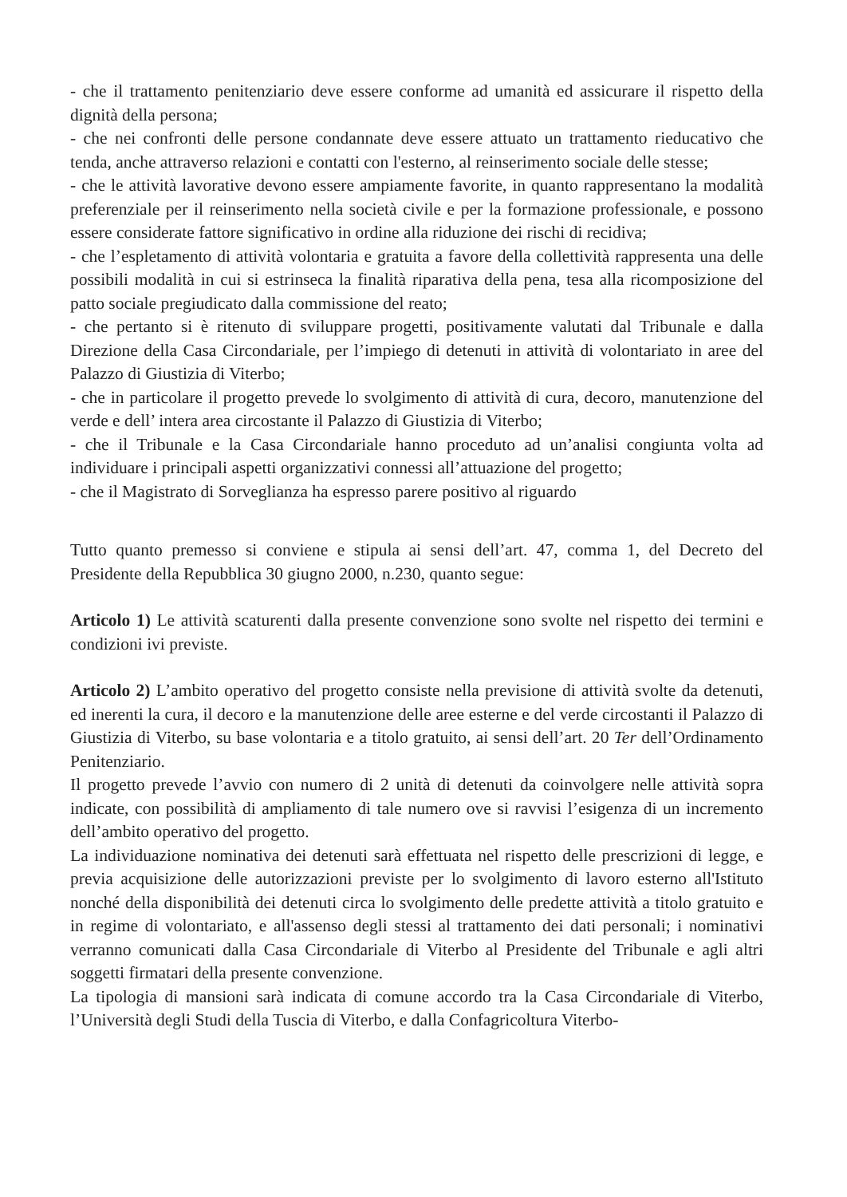- che il trattamento penitenziario deve essere conforme ad umanità ed assicurare il rispetto della dignità della persona;
- che nei confronti delle persone condannate deve essere attuato un trattamento rieducativo che tenda, anche attraverso relazioni e contatti con l'esterno, al reinserimento sociale delle stesse;
- che le attività lavorative devono essere ampiamente favorite, in quanto rappresentano la modalità preferenziale per il reinserimento nella società civile e per la formazione professionale, e possono essere considerate fattore significativo in ordine alla riduzione dei rischi di recidiva;
- che l’espletamento di attività volontaria e gratuita a favore della collettività rappresenta una delle possibili modalità in cui si estrinseca la finalità riparativa della pena, tesa alla ricomposizione del patto sociale pregiudicato dalla commissione del reato;
- che pertanto si è ritenuto di sviluppare progetti, positivamente valutati dal Tribunale e dalla Direzione della Casa Circondariale, per l’impiego di detenuti in attività di volontariato in aree del Palazzo di Giustizia di Viterbo;
- che in particolare il progetto prevede lo svolgimento di attività di cura, decoro, manutenzione del verde e dell’ intera area circostante il Palazzo di Giustizia di Viterbo;
- che il Tribunale e la Casa Circondariale hanno proceduto ad un’analisi congiunta volta ad individuare i principali aspetti organizzativi connessi all’attuazione del progetto;
- che il Magistrato di Sorveglianza ha espresso parere positivo al riguardo
Tutto quanto premesso si conviene e stipula ai sensi dell’art. 47, comma 1, del Decreto del Presidente della Repubblica 30 giugno 2000, n.230, quanto segue:
Articolo 1) Le attività scaturenti dalla presente convenzione sono svolte nel rispetto dei termini e condizioni ivi previste.
Articolo 2) L’ambito operativo del progetto consiste nella previsione di attività svolte da detenuti, ed inerenti la cura, il decoro e la manutenzione delle aree esterne e del verde circostanti il Palazzo di Giustizia di Viterbo, su base volontaria e a titolo gratuito, ai sensi dell’art. 20 Ter dell’Ordinamento Penitenziario.
Il progetto prevede l’avvio con numero di 2 unità di detenuti da coinvolgere nelle attività sopra indicate, con possibilità di ampliamento di tale numero ove si ravvisi l’esigenza di un incremento dell’ambito operativo del progetto.
La individuazione nominativa dei detenuti sarà effettuata nel rispetto delle prescrizioni di legge, e previa acquisizione delle autorizzazioni previste per lo svolgimento di lavoro esterno all'Istituto nonché della disponibilità dei detenuti circa lo svolgimento delle predette attività a titolo gratuito e in regime di volontariato, e all'assenso degli stessi al trattamento dei dati personali; i nominativi verranno comunicati dalla Casa Circondariale di Viterbo al Presidente del Tribunale e agli altri soggetti firmatari della presente convenzione.
La tipologia di mansioni sarà indicata di comune accordo tra la Casa Circondariale di Viterbo, l’Università degli Studi della Tuscia di Viterbo, e dalla Confagricoltura Viterbo-